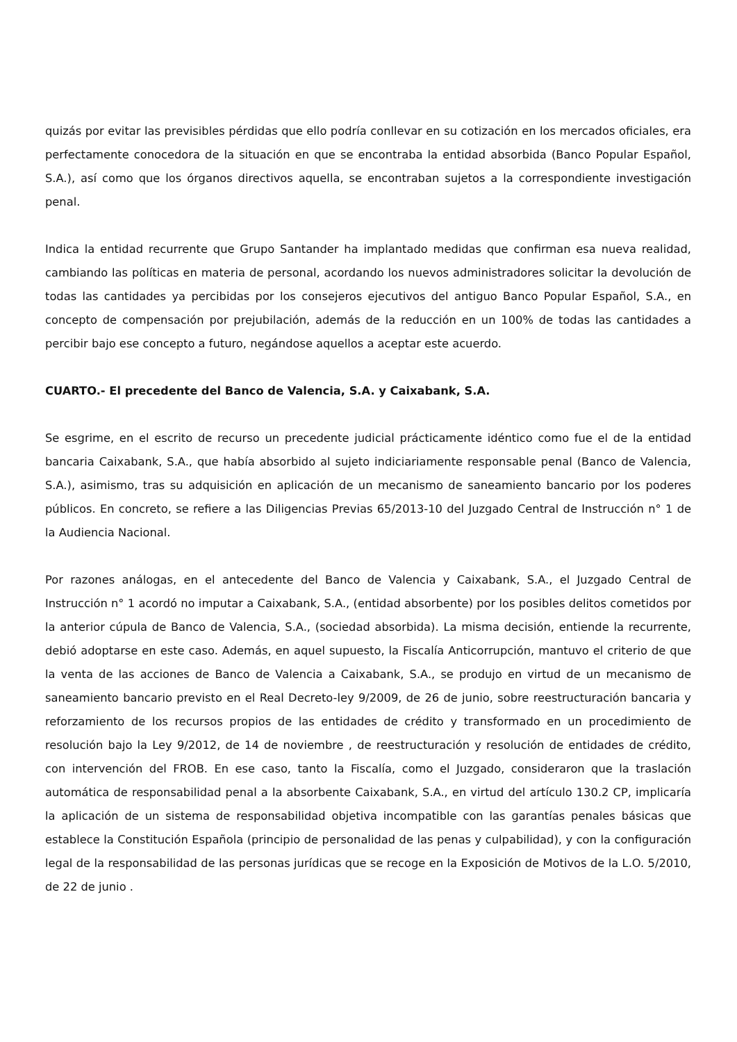quizás por evitar las previsibles pérdidas que ello podría conllevar en su cotización en los mercados oficiales, era perfectamente conocedora de la situación en que se encontraba la entidad absorbida (Banco Popular Español, S.A.), así como que los órganos directivos aquella, se encontraban sujetos a la correspondiente investigación penal.
Indica la entidad recurrente que Grupo Santander ha implantado medidas que confirman esa nueva realidad, cambiando las políticas en materia de personal, acordando los nuevos administradores solicitar la devolución de todas las cantidades ya percibidas por los consejeros ejecutivos del antiguo Banco Popular Español, S.A., en concepto de compensación por prejubilación, además de la reducción en un 100% de todas las cantidades a percibir bajo ese concepto a futuro, negándose aquellos a aceptar este acuerdo.
CUARTO.- El precedente del Banco de Valencia, S.A. y Caixabank, S.A.
Se esgrime, en el escrito de recurso un precedente judicial prácticamente idéntico como fue el de la entidad bancaria Caixabank, S.A., que había absorbido al sujeto indiciariamente responsable penal (Banco de Valencia, S.A.), asimismo, tras su adquisición en aplicación de un mecanismo de saneamiento bancario por los poderes públicos. En concreto, se refiere a las Diligencias Previas 65/2013-10 del Juzgado Central de Instrucción n° 1 de la Audiencia Nacional.
Por razones análogas, en el antecedente del Banco de Valencia y Caixabank, S.A., el Juzgado Central de Instrucción n° 1 acordó no imputar a Caixabank, S.A., (entidad absorbente) por los posibles delitos cometidos por la anterior cúpula de Banco de Valencia, S.A., (sociedad absorbida). La misma decisión, entiende la recurrente, debió adoptarse en este caso. Además, en aquel supuesto, la Fiscalía Anticorrupción, mantuvo el criterio de que la venta de las acciones de Banco de Valencia a Caixabank, S.A., se produjo en virtud de un mecanismo de saneamiento bancario previsto en el Real Decreto-ley 9/2009, de 26 de junio, sobre reestructuración bancaria y reforzamiento de los recursos propios de las entidades de crédito y transformado en un procedimiento de resolución bajo la Ley 9/2012, de 14 de noviembre , de reestructuración y resolución de entidades de crédito, con intervención del FROB. En ese caso, tanto la Fiscalía, como el Juzgado, consideraron que la traslación automática de responsabilidad penal a la absorbente Caixabank, S.A., en virtud del artículo 130.2 CP, implicaría la aplicación de un sistema de responsabilidad objetiva incompatible con las garantías penales básicas que establece la Constitución Española (principio de personalidad de las penas y culpabilidad), y con la configuración legal de la responsabilidad de las personas jurídicas que se recoge en la Exposición de Motivos de la L.O. 5/2010, de 22 de junio .